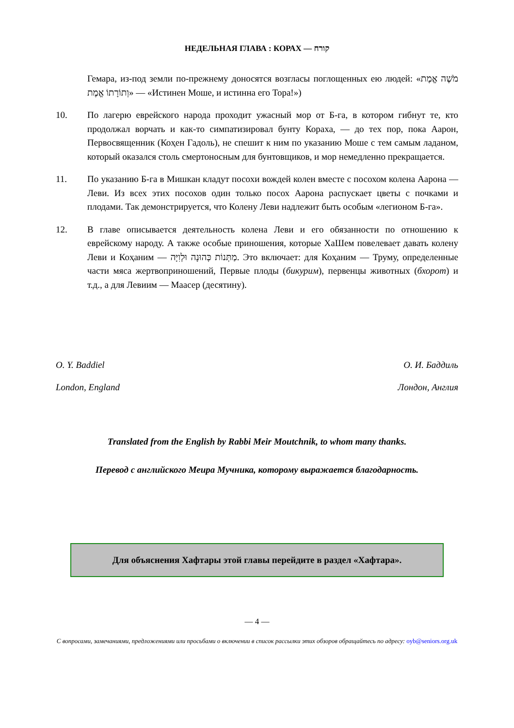НЕДЕЛЬНАЯ ГЛАВА : КОРАХ — קורח
Гемара, из-под земли по-прежнему доносятся возгласы поглощенных ею людей: «מֹשֶׁה אֱמֶת וְתוֹרָתוֹ אֱמֶת» — «Истинен Моше, и истинна его Тора!»)
10. По лагерю еврейского народа проходит ужасный мор от Б-га, в котором гибнут те, кто продолжал ворчать и как-то симпатизировал бунту Кораха, — до тех пор, пока Аарон, Первосвященник (Коҳен Гадоль), не спешит к ним по указанию Моше с тем самым ладаном, который оказался столь смертоносным для бунтовщиков, и мор немедленно прекращается.
11. По указанию Б-га в Мишкан кладут посохи вождей колен вместе с посохом колена Аарона — Леви. Из всех этих посохов один только посох Аарона распускает цветы с почками и плодами. Так демонстрируется, что Колену Леви надлежит быть особым «легионом Б-га».
12. В главе описывается деятельность колена Леви и его обязанности по отношению к еврейскому народу. А также особые приношения, которые ХаШем повелевает давать колену Леви и Коҳаним — מַתְּנוֹת כְּהוּנָה וּלְוִיָּה. Это включает: для Коҳаним — Труму, определенные части мяса жертвоприношений, Первые плоды (бикурим), первенцы животных (бхорот) и т.д., а для Левиим — Маасер (десятину).
O. Y. Baddiel О. И. Баддиль
London, England Лондон, Англия
Translated from the English by Rabbi Meir Moutchnik, to whom many thanks.
Перевод с английского Меира Мучника, которому выражается благодарность.
Для объяснения Хафтары этой главы перейдите в раздел «Хафтара».
— 4 —
С вопросами, замечаниями, предложениями или просьбами о включении в список рассылки этих обзоров обращайтесь по адресу: oyb@seniors.org.uk